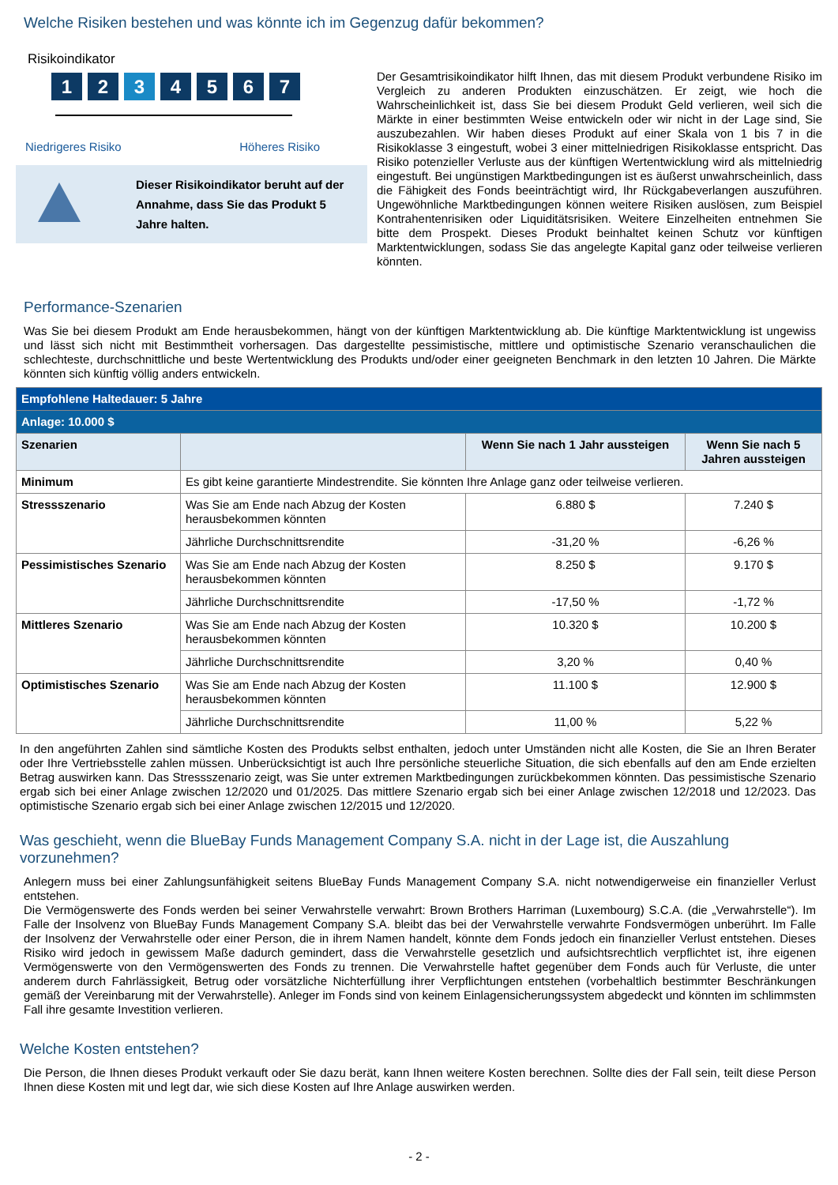Welche Risiken bestehen und was könnte ich im Gegenzug dafür bekommen?
Risikoindikator
1 2 3 4 5 6 7
Niedrigeres Risiko Höheres Risiko
Dieser Risikoindikator beruht auf der Annahme, dass Sie das Produkt 5 Jahre halten.
Der Gesamtrisikoindikator hilft Ihnen, das mit diesem Produkt verbundene Risiko im Vergleich zu anderen Produkten einzuschätzen. Er zeigt, wie hoch die Wahrscheinlichkeit ist, dass Sie bei diesem Produkt Geld verlieren, weil sich die Märkte in einer bestimmten Weise entwickeln oder wir nicht in der Lage sind, Sie auszubezahlen. Wir haben dieses Produkt auf einer Skala von 1 bis 7 in die Risikoklasse 3 eingestuft, wobei 3 einer mittelniedrigen Risikoklasse entspricht. Das Risiko potenzieller Verluste aus der künftigen Wertentwicklung wird als mittelniedrig eingestuft. Bei ungünstigen Marktbedingungen ist es äußerst unwahrscheinlich, dass die Fähigkeit des Fonds beeinträchtigt wird, Ihr Rückgabeverlangen auszuführen. Ungewöhnliche Marktbedingungen können weitere Risiken auslösen, zum Beispiel Kontrahentenrisiken oder Liquiditätsrisiken. Weitere Einzelheiten entnehmen Sie bitte dem Prospekt. Dieses Produkt beinhaltet keinen Schutz vor künftigen Marktentwicklungen, sodass Sie das angelegte Kapital ganz oder teilweise verlieren könnten.
Performance-Szenarien
Was Sie bei diesem Produkt am Ende herausbekommen, hängt von der künftigen Marktentwicklung ab. Die künftige Marktentwicklung ist ungewiss und lässt sich nicht mit Bestimmtheit vorhersagen. Das dargestellte pessimistische, mittlere und optimistische Szenario veranschaulichen die schlechteste, durchschnittliche und beste Wertentwicklung des Produkts und/oder einer geeigneten Benchmark in den letzten 10 Jahren. Die Märkte könnten sich künftig völlig anders entwickeln.
| Empfohlene Haltedauer: 5 Jahre | | | |
| --- | --- | --- | --- |
| Anlage: 10.000 $ | | | |
| Szenarien | | Wenn Sie nach 1 Jahr aussteigen | Wenn Sie nach 5 Jahren aussteigen |
| Minimum | Es gibt keine garantierte Mindestrendite. Sie könnten Ihre Anlage ganz oder teilweise verlieren. | | |
| Stressszenario | Was Sie am Ende nach Abzug der Kosten herausbekommen könnten | 6.880 $ | 7.240 $ |
| | Jährliche Durchschnittsrendite | -31,20 % | -6,26 % |
| Pessimistisches Szenario | Was Sie am Ende nach Abzug der Kosten herausbekommen könnten | 8.250 $ | 9.170 $ |
| | Jährliche Durchschnittsrendite | -17,50 % | -1,72 % |
| Mittleres Szenario | Was Sie am Ende nach Abzug der Kosten herausbekommen könnten | 10.320 $ | 10.200 $ |
| | Jährliche Durchschnittsrendite | 3,20 % | 0,40 % |
| Optimistisches Szenario | Was Sie am Ende nach Abzug der Kosten herausbekommen könnten | 11.100 $ | 12.900 $ |
| | Jährliche Durchschnittsrendite | 11,00 % | 5,22 % |
In den angeführten Zahlen sind sämtliche Kosten des Produkts selbst enthalten, jedoch unter Umständen nicht alle Kosten, die Sie an Ihren Berater oder Ihre Vertriebsstelle zahlen müssen. Unberücksichtigt ist auch Ihre persönliche steuerliche Situation, die sich ebenfalls auf den am Ende erzielten Betrag auswirken kann. Das Stressszenario zeigt, was Sie unter extremen Marktbedingungen zurückbekommen könnten. Das pessimistische Szenario ergab sich bei einer Anlage zwischen 12/2020 und 01/2025. Das mittlere Szenario ergab sich bei einer Anlage zwischen 12/2018 und 12/2023. Das optimistische Szenario ergab sich bei einer Anlage zwischen 12/2015 und 12/2020.
Was geschieht, wenn die BlueBay Funds Management Company S.A. nicht in der Lage ist, die Auszahlung vorzunehmen?
Anlegern muss bei einer Zahlungsunfähigkeit seitens BlueBay Funds Management Company S.A. nicht notwendigerweise ein finanzieller Verlust entstehen.
Die Vermögenswerte des Fonds werden bei seiner Verwahrstelle verwahrt: Brown Brothers Harriman (Luxembourg) S.C.A. (die „Verwahrstelle“). Im Falle der Insolvenz von BlueBay Funds Management Company S.A. bleibt das bei der Verwahrstelle verwahrte Fondsvermögen unberührt. Im Falle der Insolvenz der Verwahrstelle oder einer Person, die in ihrem Namen handelt, könnte dem Fonds jedoch ein finanzieller Verlust entstehen. Dieses Risiko wird jedoch in gewissem Maße dadurch gemindert, dass die Verwahrstelle gesetzlich und aufsichtsrechtlich verpflichtet ist, ihre eigenen Vermögenswerte von den Vermögenswerten des Fonds zu trennen. Die Verwahrstelle haftet gegenüber dem Fonds auch für Verluste, die unter anderem durch Fahrlässigkeit, Betrug oder vorsätzliche Nichterfüllung ihrer Verpflichtungen entstehen (vorbehaltlich bestimmter Beschränkungen gemäß der Vereinbarung mit der Verwahrstelle). Anleger im Fonds sind von keinem Einlagensicherungssystem abgedeckt und könnten im schlimmsten Fall ihre gesamte Investition verlieren.
Welche Kosten entstehen?
Die Person, die Ihnen dieses Produkt verkauft oder Sie dazu berät, kann Ihnen weitere Kosten berechnen. Sollte dies der Fall sein, teilt diese Person Ihnen diese Kosten mit und legt dar, wie sich diese Kosten auf Ihre Anlage auswirken werden.
- 2 -